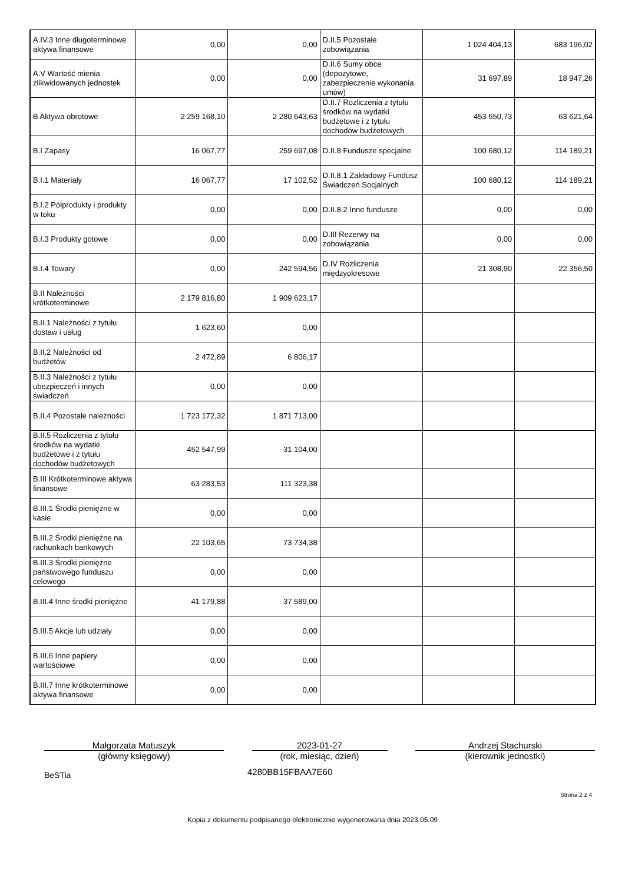| A.IV.3 Inne długoterminowe aktywa finansowe | 0,00 | 0,00 | D.II.5 Pozostałe zobowiązania | 1 024 404,13 | 683 196,02 |
| A.V Wartość mienia zlikwidowanych jednostek | 0,00 | 0,00 | D.II.6 Sumy obce (depozytowe, zabezpieczenie wykonania umów) | 31 697,89 | 18 947,26 |
| B Aktywa obrotowe | 2 259 168,10 | 2 280 643,63 | D.II.7 Rozliczenia z tytułu środków na wydatki budżetowe i z tytułu dochodów budżetowych | 453 650,73 | 63 621,64 |
| B.I Zapasy | 16 067,77 | 259 697,08 | D.II.8 Fundusze specjalne | 100 680,12 | 114 189,21 |
| B.I.1 Materiały | 16 067,77 | 17 102,52 | D.II.8.1 Zakładowy Fundusz Świadczeń Socjalnych | 100 680,12 | 114 189,21 |
| B.I.2 Półprodukty i produkty w toku | 0,00 | 0,00 | D.II.8.2 Inne fundusze | 0,00 | 0,00 |
| B.I.3 Produkty gotowe | 0,00 | 0,00 | D.III Rezerwy na zobowiązania | 0,00 | 0,00 |
| B.I.4 Towary | 0,00 | 242 594,56 | D.IV Rozliczenia międzyokresowe | 21 308,90 | 22 356,50 |
| B.II Należności krótkoterminowe | 2 179 816,80 | 1 909 623,17 | | | |
| B.II.1 Należności z tytułu dostaw i usług | 1 623,60 | 0,00 | | | |
| B.II.2 Należności od budżetów | 2 472,89 | 6 806,17 | | | |
| B.II.3 Należności z tytułu ubezpieczeń i innych świadczeń | 0,00 | 0,00 | | | |
| B.II.4 Pozostałe należności | 1 723 172,32 | 1 871 713,00 | | | |
| B.II.5 Rozliczenia z tytułu środków na wydatki budżetowe i z tytułu dochodów budżetowych | 452 547,99 | 31 104,00 | | | |
| B.III Krótkoterminowe aktywa finansowe | 63 283,53 | 111 323,38 | | | |
| B.III.1 Środki pieniężne w kasie | 0,00 | 0,00 | | | |
| B.III.2 Środki pieniężne na rachunkach bankowych | 22 103,65 | 73 734,38 | | | |
| B.III.3 Środki pieniężne państwowego funduszu celowego | 0,00 | 0,00 | | | |
| B.III.4 Inne środki pieniężne | 41 179,88 | 37 589,00 | | | |
| B.III.5 Akcje lub udziały | 0,00 | 0,00 | | | |
| B.III.6 Inne papiery wartościowe | 0,00 | 0,00 | | | |
| B.III.7 Inne krótkoterminowe aktywa finansowe | 0,00 | 0,00 | | | |
Małgorzata Matuszyk
(główny księgowy)
2023-01-27
(rok, miesiąc, dzień)
Andrzej Stachurski
(kierownik jednostki)
BeSTia
4280BB15FBAA7E60
Strona 2 z 4
Kopia z dokumentu podpisanego elektronicznie wygenerowana dnia 2023.05.09